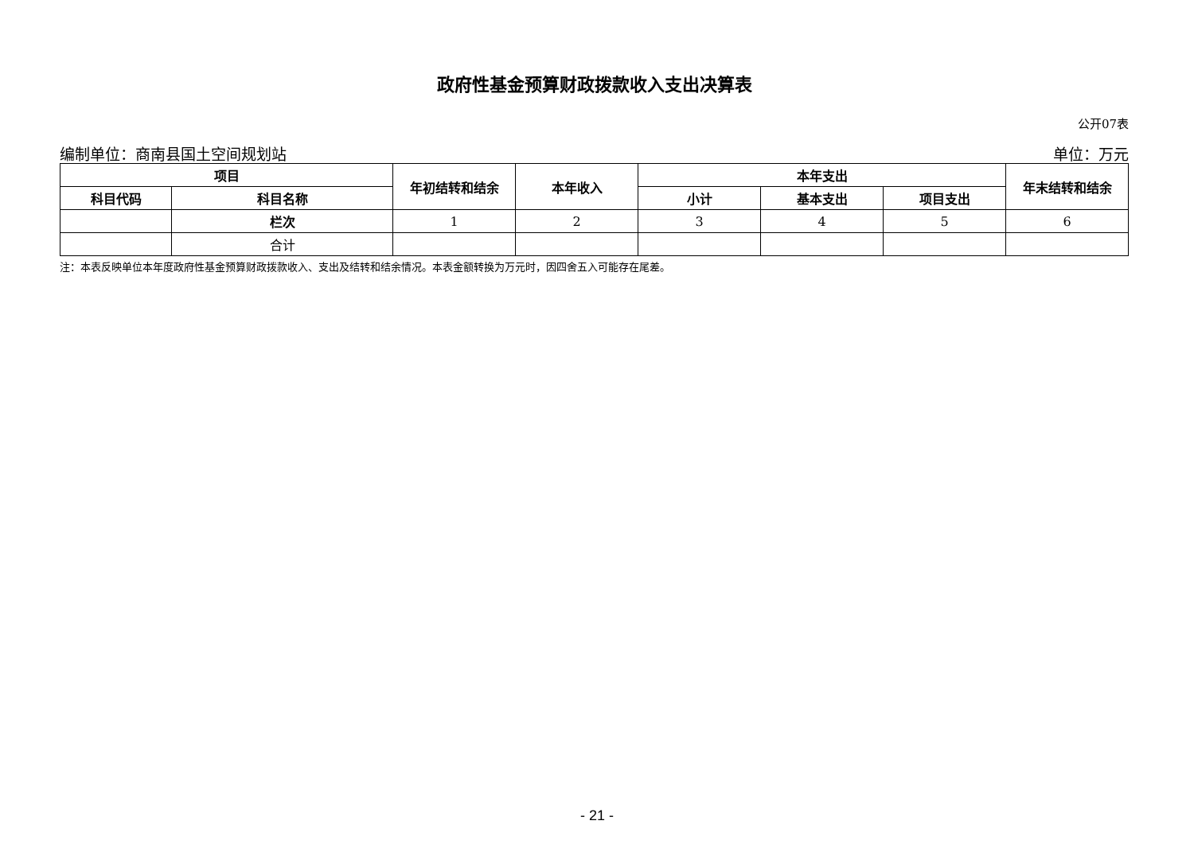政府性基金预算财政拨款收入支出决算表
公开07表
编制单位：商南县国土空间规划站 单位：万元
| 项目 | | 年初结转和结余 | 本年收入 | 本年支出 | | | 年末结转和结余 |
| --- | --- | --- | --- | --- | --- | --- | --- |
| 科目代码 | 科目名称 | | | 小计 | 基本支出 | 项目支出 | |
| | 栏次 | 1 | 2 | 3 | 4 | 5 | 6 |
| | 合计 | | | | | | |
注：本表反映单位本年度政府性基金预算财政拨款收入、支出及结转和结余情况。本表金额转换为万元时，因四舍五入可能存在尾差。
- 21 -